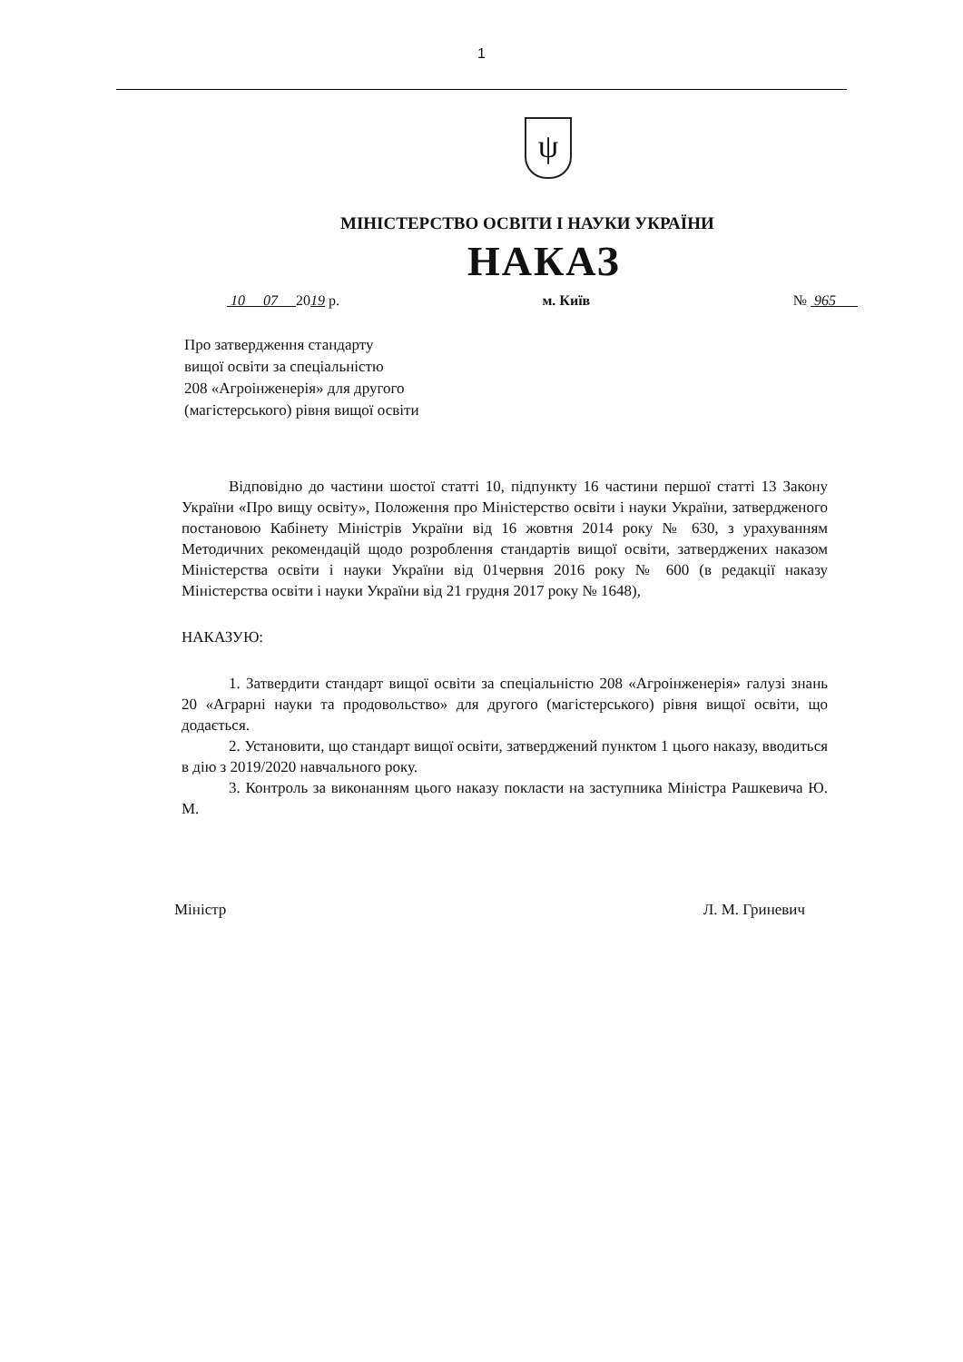1
ψ
МІНІСТЕРСТВО ОСВІТИ І НАУКИ УКРАЇНИ
НАКАЗ
10 07 2019 р. м. Київ № 965
Про затвердження стандарту
вищої освіти за спеціальністю
208 «Агроінженерія» для другого
(магістерського) рівня вищої освіти
Відповідно до частини шостої статті 10, підпункту 16 частини першої статті 13 Закону України «Про вищу освіту», Положення про Міністерство освіти і науки України, затвердженого постановою Кабінету Міністрів України від 16 жовтня 2014 року № 630, з урахуванням Методичних рекомендацій щодо розроблення стандартів вищої освіти, затверджених наказом Міністерства освіти і науки України від 01червня 2016 року № 600 (в редакції наказу Міністерства освіти і науки України від 21 грудня 2017 року № 1648),
НАКАЗУЮ:
1. Затвердити стандарт вищої освіти за спеціальністю 208 «Агроінженерія» галузі знань 20 «Аграрні науки та продовольство» для другого (магістерського) рівня вищої освіти, що додається.
2. Установити, що стандарт вищої освіти, затверджений пунктом 1 цього наказу, вводиться в дію з 2019/2020 навчального року.
3. Контроль за виконанням цього наказу покласти на заступника Міністра Рашкевича Ю. М.
Міністр Л. М. Гриневич